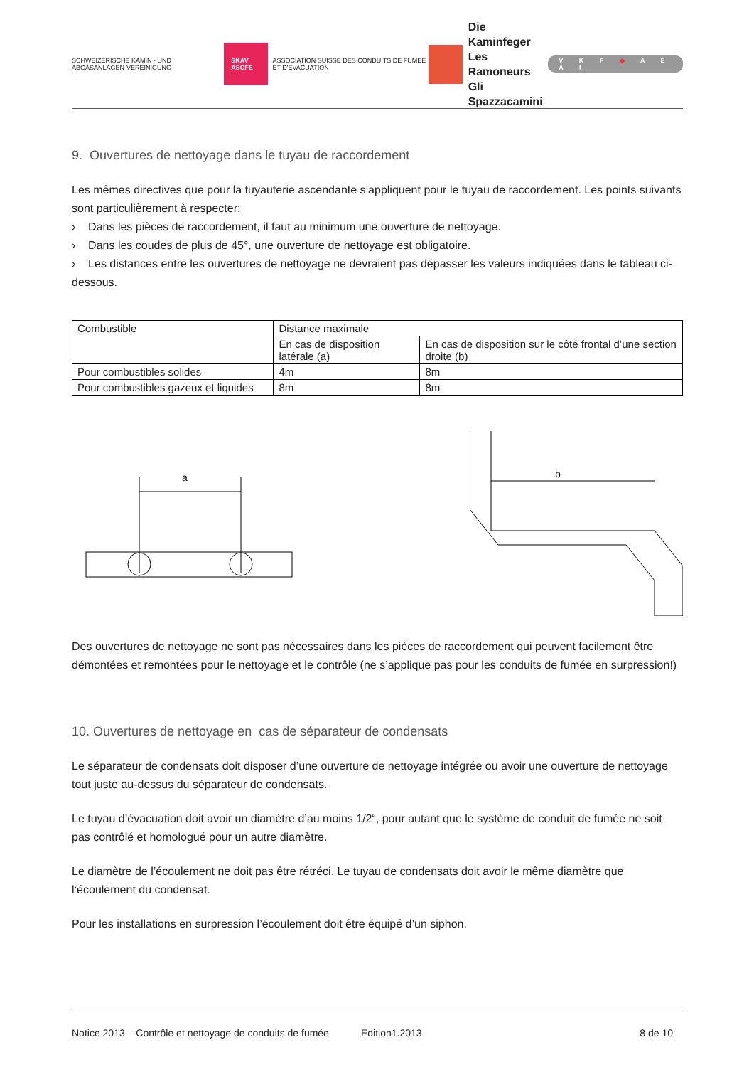SCHWEIZERISCHE KAMIN - UND ABGASANLAGEN-VEREINIGUNG SKAV ASCFE ASSOCIATION SUISSE DES CONDUITS DE FUMEE ET D'EVACUATION
Die Kaminfeger
Les Ramoneurs
Gli Spazzacamini
V K F ◆ A E A I
9. Ouvertures de nettoyage dans le tuyau de raccordement
Les mêmes directives que pour la tuyauterie ascendante s’appliquent pour le tuyau de raccordement. Les points suivants sont particulièrement à respecter:
› Dans les pièces de raccordement, il faut au minimum une ouverture de nettoyage.
› Dans les coudes de plus de 45°, une ouverture de nettoyage est obligatoire.
› Les distances entre les ouvertures de nettoyage ne devraient pas dépasser les valeurs indiquées dans le tableau ci-dessous.
| Combustible | Distance maximale | |
| | En cas de disposition latérale (a) | En cas de disposition sur le côté frontal d’une section droite (b) |
| Pour combustibles solides | 4m | 8m |
| Pour combustibles gazeux et liquides | 8m | 8m |
a
b
Des ouvertures de nettoyage ne sont pas nécessaires dans les pièces de raccordement qui peuvent facilement être démontées et remontées pour le nettoyage et le contrôle (ne s’applique pas pour les conduits de fumée en surpression!)
10. Ouvertures de nettoyage en cas de séparateur de condensats
Le séparateur de condensats doit disposer d’une ouverture de nettoyage intégrée ou avoir une ouverture de nettoyage tout juste au-dessus du séparateur de condensats.
Le tuyau d’évacuation doit avoir un diamètre d’au moins 1/2“, pour autant que le système de conduit de fumée ne soit pas contrôlé et homologué pour un autre diamètre.
Le diamètre de l’écoulement ne doit pas être rétréci. Le tuyau de condensats doit avoir le même diamètre que l‘écoulement du condensat.
Pour les installations en surpression l’écoulement doit être équipé d’un siphon.
Notice 2013 – Contrôle et nettoyage de conduits de fumée Edition1.2013 8 de 10